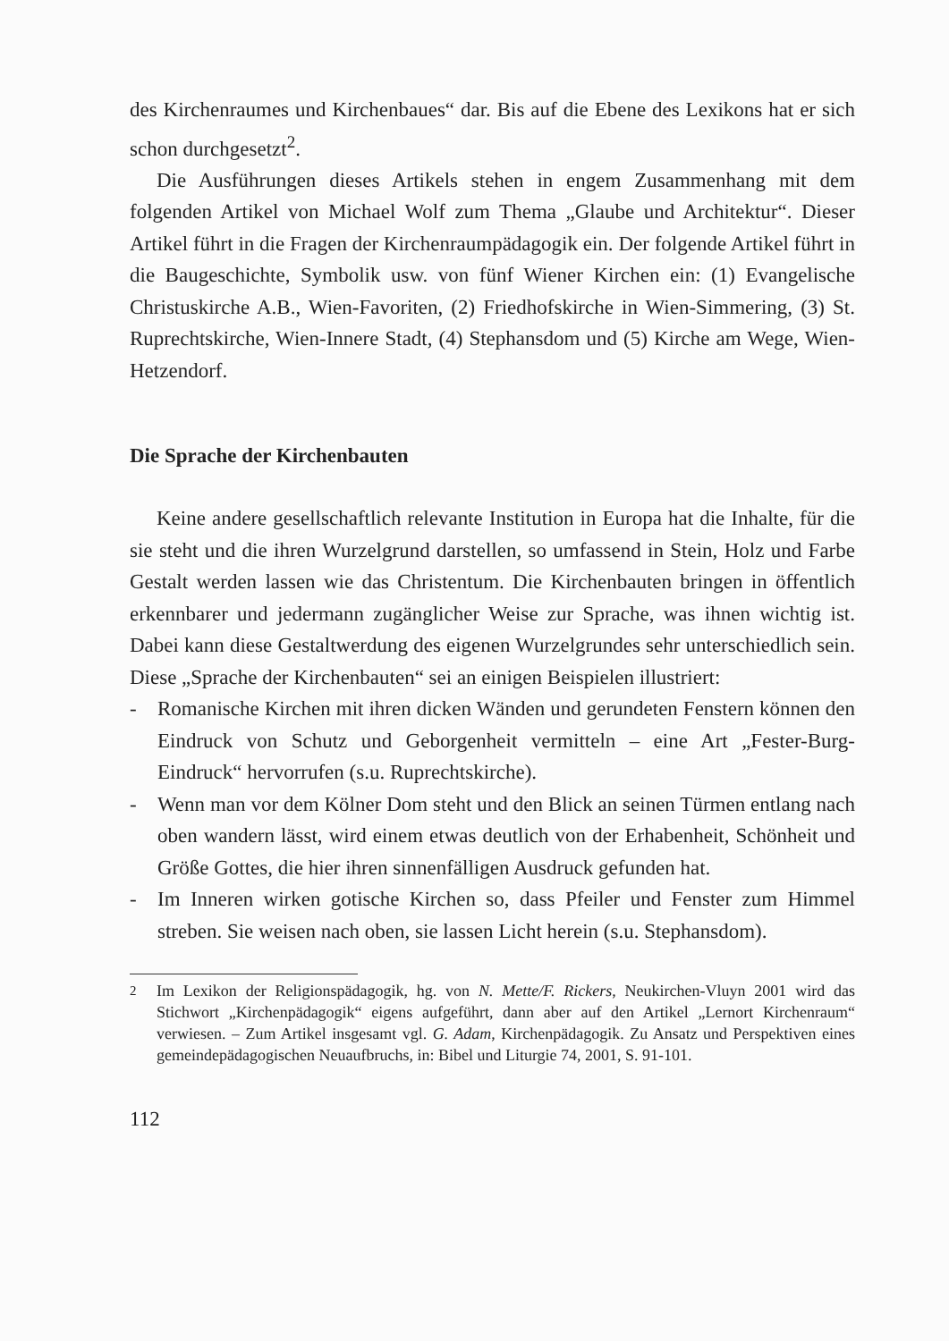des Kirchenraumes und Kirchenbaues“ dar. Bis auf die Ebene des Lexikons hat er sich schon durchgesetzt<sup>2</sup>.
Die Ausführungen dieses Artikels stehen in engem Zusammenhang mit dem folgenden Artikel von Michael Wolf zum Thema „Glaube und Architektur“. Dieser Artikel führt in die Fragen der Kirchenraumpädagogik ein. Der folgende Artikel führt in die Baugeschichte, Symbolik usw. von fünf Wiener Kirchen ein: (1) Evangelische Christuskirche A.B., Wien-Favoriten, (2) Friedhofskirche in Wien-Simmering, (3) St. Ruprechtskirche, Wien-Innere Stadt, (4) Stephansdom und (5) Kirche am Wege, Wien-Hetzendorf.
Die Sprache der Kirchenbauten
Keine andere gesellschaftlich relevante Institution in Europa hat die Inhalte, für die sie steht und die ihren Wurzelgrund darstellen, so umfassend in Stein, Holz und Farbe Gestalt werden lassen wie das Christentum. Die Kirchenbauten bringen in öffentlich erkennbarer und jedermann zugänglicher Weise zur Sprache, was ihnen wichtig ist. Dabei kann diese Gestaltwerdung des eigenen Wurzelgrundes sehr unterschiedlich sein. Diese „Sprache der Kirchenbauten“ sei an einigen Beispielen illustriert:
- Romanische Kirchen mit ihren dicken Wänden und gerundeten Fenstern können den Eindruck von Schutz und Geborgenheit vermitteln – eine Art „Fester-Burg-Eindruck“ hervorrufen (s.u. Ruprechtskirche).
- Wenn man vor dem Kölner Dom steht und den Blick an seinen Türmen entlang nach oben wandern lässt, wird einem etwas deutlich von der Erhabenheit, Schönheit und Größe Gottes, die hier ihren sinnenfälligen Ausdruck gefunden hat.
- Im Inneren wirken gotische Kirchen so, dass Pfeiler und Fenster zum Himmel streben. Sie weisen nach oben, sie lassen Licht herein (s.u. Stephansdom).
<sup>2</sup> Im Lexikon der Religionspädagogik, hg. von N. Mette/F. Rickers, Neukirchen-Vluyn 2001 wird das Stichwort „Kirchenpädagogik“ eigens aufgeführt, dann aber auf den Artikel „Lernort Kirchenraum“ verwiesen. – Zum Artikel insgesamt vgl. G. Adam, Kirchenpädagogik. Zu Ansatz und Perspektiven eines gemeindepädagogischen Neuaufbruchs, in: Bibel und Liturgie 74, 2001, S. 91-101.
112